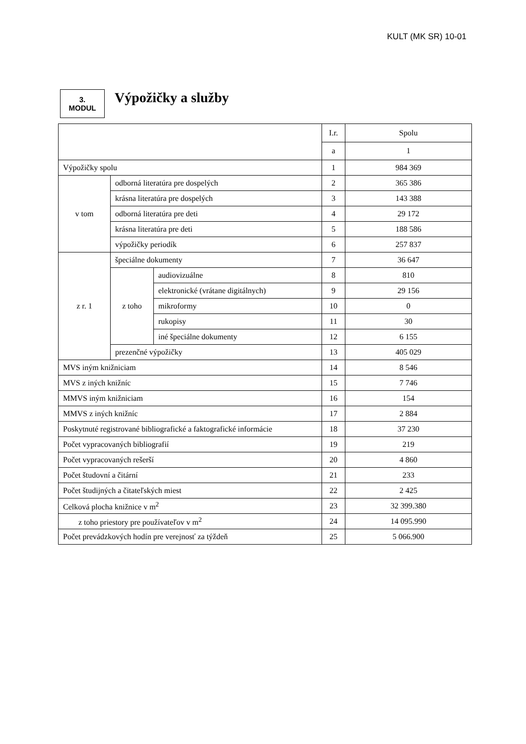KULT (MK SR) 10-01
3.
MODUL
Výpožičky a služby
| | | | I.r. | Spolu |
| --- | --- | --- | --- | --- |
| | | | a | 1 |
| Výpožičky spolu | | | 1 | 984 369 |
| v tom | odborná literatúra pre dospelých | | 2 | 365 386 |
| | krásna literatúra pre dospelých | | 3 | 143 388 |
| | odborná literatúra pre deti | | 4 | 29 172 |
| | krásna literatúra pre deti | | 5 | 188 586 |
| | výpožičky periodík | | 6 | 257 837 |
| z r. 1 | špeciálne dokumenty | | 7 | 36 647 |
| | z toho | audiovizuálne | 8 | 810 |
| | | elektronické (vrátane digitálnych) | 9 | 29 156 |
| | | mikroformy | 10 | 0 |
| | | rukopisy | 11 | 30 |
| | | iné špeciálne dokumenty | 12 | 6 155 |
| | prezenčné výpožičky | | 13 | 405 029 |
| MVS iným knižniciam | | | 14 | 8 546 |
| MVS z iných knižníc | | | 15 | 7 746 |
| MMVS iným knižniciam | | | 16 | 154 |
| MMVS z iných knižníc | | | 17 | 2 884 |
| Poskytnuté registrované bibliografické a faktografické informácie | | | 18 | 37 230 |
| Počet vypracovaných bibliografií | | | 19 | 219 |
| Počet vypracovaných rešerší | | | 20 | 4 860 |
| Počet študovní a čitární | | | 21 | 233 |
| Počet študijných a čitateľských miest | | | 22 | 2 425 |
| Celková plocha knižnice v m<sup>2</sup> | | | 23 | 32 399.380 |
| z toho priestory pre používateľov v m<sup>2</sup> | | | 24 | 14 095.990 |
| Počet prevádzkových hodín pre verejnosť za týždeň | | | 25 | 5 066.900 |